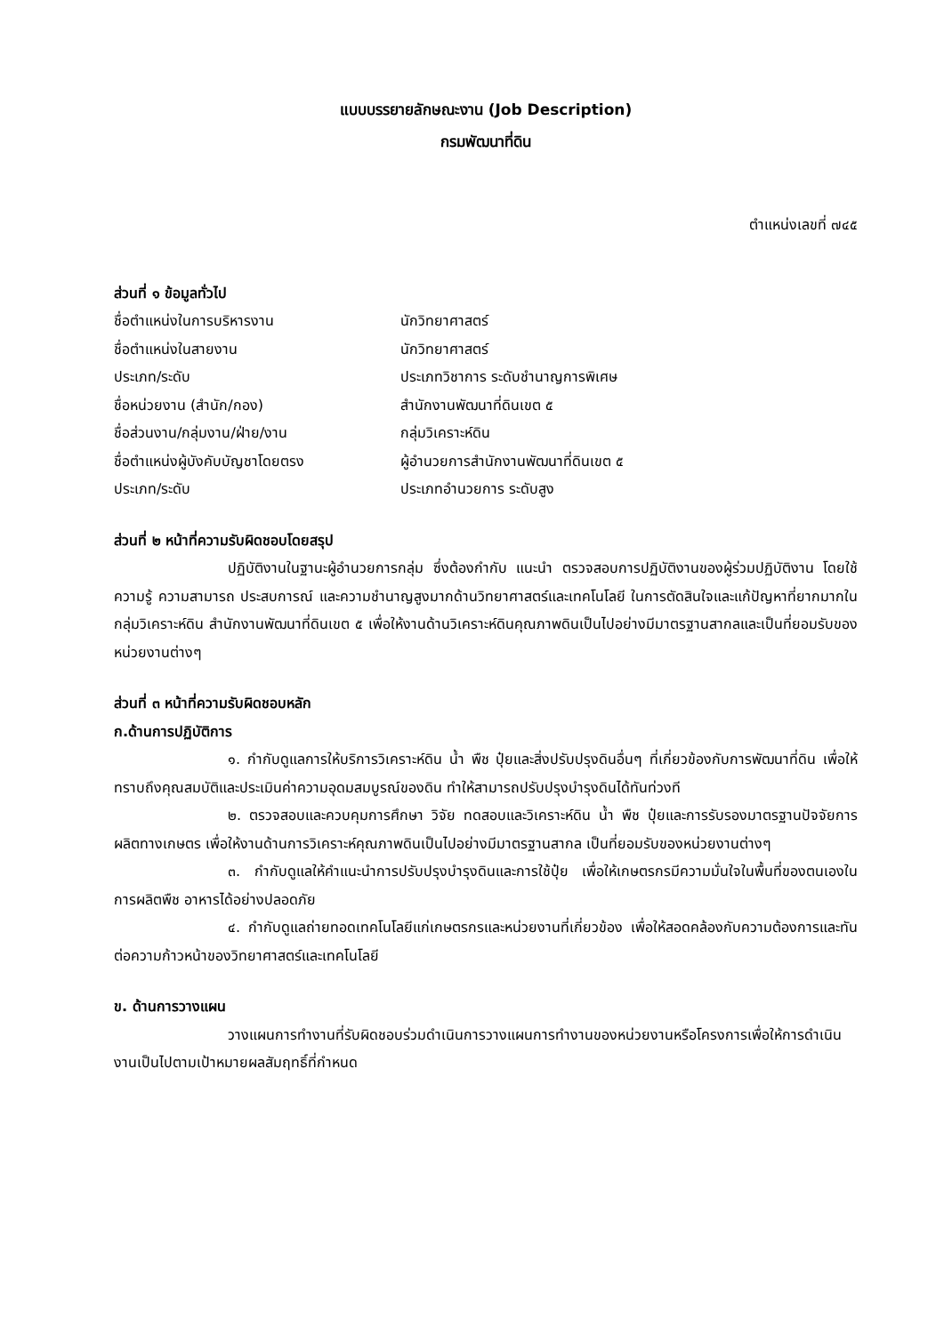แบบบรรยายลักษณะงาน (Job Description)
กรมพัฒนาที่ดิน
ตำแหน่งเลขที่ ๗๔๕
ส่วนที่ ๑ ข้อมูลทั่วไป
| ชื่อตำแหน่งในการบริหารงาน | นักวิทยาศาสตร์ |
| ชื่อตำแหน่งในสายงาน | นักวิทยาศาสตร์ |
| ประเภท/ระดับ | ประเภทวิชาการ ระดับชำนาญการพิเศษ |
| ชื่อหน่วยงาน (สำนัก/กอง) | สำนักงานพัฒนาที่ดินเขต ๕ |
| ชื่อส่วนงาน/กลุ่มงาน/ฝ่าย/งาน | กลุ่มวิเคราะห์ดิน |
| ชื่อตำแหน่งผู้บังคับบัญชาโดยตรง | ผู้อำนวยการสำนักงานพัฒนาที่ดินเขต ๕ |
| ประเภท/ระดับ | ประเภทอำนวยการ ระดับสูง |
ส่วนที่ ๒ หน้าที่ความรับผิดชอบโดยสรุป
ปฏิบัติงานในฐานะผู้อำนวยการกลุ่ม ซึ่งต้องกำกับ แนะนำ ตรวจสอบการปฏิบัติงานของผู้ร่วมปฏิบัติงาน โดยใช้ความรู้ ความสามารถ ประสบการณ์ และความชำนาญสูงมากด้านวิทยาศาสตร์และเทคโนโลยี ในการตัดสินใจและแก้ปัญหาที่ยากมากในกลุ่มวิเคราะห์ดิน สำนักงานพัฒนาที่ดินเขต ๕ เพื่อให้งานด้านวิเคราะห์ดินคุณภาพดินเป็นไปอย่างมีมาตรฐานสากลและเป็นที่ยอมรับของหน่วยงานต่างๆ
ส่วนที่ ๓ หน้าที่ความรับผิดชอบหลัก
ก.ด้านการปฏิบัติการ
๑. กำกับดูแลการให้บริการวิเคราะห์ดิน น้ำ พืช ปุ๋ยและสิ่งปรับปรุงดินอื่นๆ ที่เกี่ยวข้องกับการพัฒนาที่ดิน เพื่อให้ทราบถึงคุณสมบัติและประเมินค่าความอุดมสมบูรณ์ของดิน ทำให้สามารถปรับปรุงบำรุงดินได้ทันท่วงที
๒. ตรวจสอบและควบคุมการศึกษา วิจัย ทดสอบและวิเคราะห์ดิน น้ำ พืช ปุ๋ยและการรับรองมาตรฐานปัจจัยการผลิตทางเกษตร เพื่อให้งานด้านการวิเคราะห์คุณภาพดินเป็นไปอย่างมีมาตรฐานสากล เป็นที่ยอมรับของหน่วยงานต่างๆ
๓. กำกับดูแลให้คำแนะนำการปรับปรุงบำรุงดินและการใช้ปุ๋ย เพื่อให้เกษตรกรมีความมั่นใจในพื้นที่ของตนเองในการผลิตพืช อาหารได้อย่างปลอดภัย
๔. กำกับดูแลถ่ายทอดเทคโนโลยีแก่เกษตรกรและหน่วยงานที่เกี่ยวข้อง เพื่อให้สอดคล้องกับความต้องการและทันต่อความก้าวหน้าของวิทยาศาสตร์และเทคโนโลยี
ข. ด้านการวางแผน
วางแผนการทำงานที่รับผิดชอบร่วมดำเนินการวางแผนการทำงานของหน่วยงานหรือโครงการเพื่อให้การดำเนินงานเป็นไปตามเป้าหมายผลสัมฤทธิ์ที่กำหนด